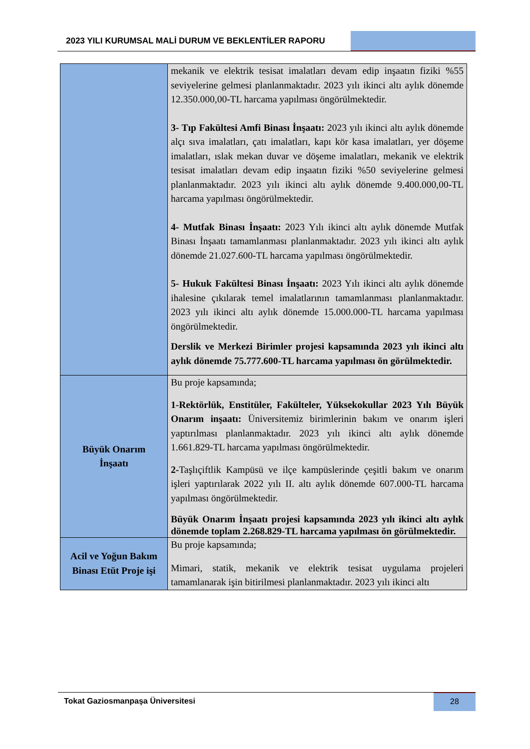2023 YILI KURUMSAL MALİ DURUM VE BEKLENTİLER RAPORU
| | mekanik ve elektrik tesisat imalatları devam edip inşaatın fiziki %55 seviyelerine gelmesi planlanmaktadır. 2023 yılı ikinci altı aylık dönemde 12.350.000,00-TL harcama yapılması öngörülmektedir. 3- Tıp Fakültesi Amfi Binası İnşaatı: 2023 yılı ikinci altı aylık dönemde alçı sıva imalatları, çatı imalatları, kapı kör kasa imalatları, yer döşeme imalatları, ıslak mekan duvar ve döşeme imalatları, mekanik ve elektrik tesisat imalatları devam edip inşaatın fiziki %50 seviyelerine gelmesi planlanmaktadır. 2023 yılı ikinci altı aylık dönemde 9.400.000,00-TL harcama yapılması öngörülmektedir. 4- Mutfak Binası İnşaatı: 2023 Yılı ikinci altı aylık dönemde Mutfak Binası İnşaatı tamamlanması planlanmaktadır. 2023 yılı ikinci altı aylık dönemde 21.027.600-TL harcama yapılması öngörülmektedir. 5- Hukuk Fakültesi Binası İnşaatı: 2023 Yılı ikinci altı aylık dönemde ihalesine çıkılarak temel imalatlarının tamamlanması planlanmaktadır. 2023 yılı ikinci altı aylık dönemde 15.000.000-TL harcama yapılması öngörülmektedir. Derslik ve Merkezi Birimler projesi kapsamında 2023 yılı ikinci altı aylık dönemde 75.777.600-TL harcama yapılması ön görülmektedir. |
| Büyük Onarım İnşaatı | Bu proje kapsamında; 1-Rektörlük, Enstitüler, Fakülteler, Yüksekokullar 2023 Yılı Büyük Onarım inşaatı: Üniversitemiz birimlerinin bakım ve onarım işleri yaptırılması planlanmaktadır. 2023 yılı ikinci altı aylık dönemde 1.661.829-TL harcama yapılması öngörülmektedir. 2- Taşlıçiftlik Kampüsü ve ilçe kampüslerinde çeşitli bakım ve onarım işleri yaptırılarak 2022 yılı II. altı aylık dönemde 607.000-TL harcama yapılması öngörülmektedir. Büyük Onarım İnşaatı projesi kapsamında 2023 yılı ikinci altı aylık dönemde toplam 2.268.829-TL harcama yapılması ön görülmektedir. |
| Acil ve Yoğun Bakım Binası Etüt Proje işi | Bu proje kapsamında; Mimari, statik, mekanik ve elektrik tesisat uygulama projeleri tamamlanarak işin bitirilmesi planlanmaktadır. 2023 yılı ikinci altı |
Tokat Gaziosmanpaşa Üniversitesi
28